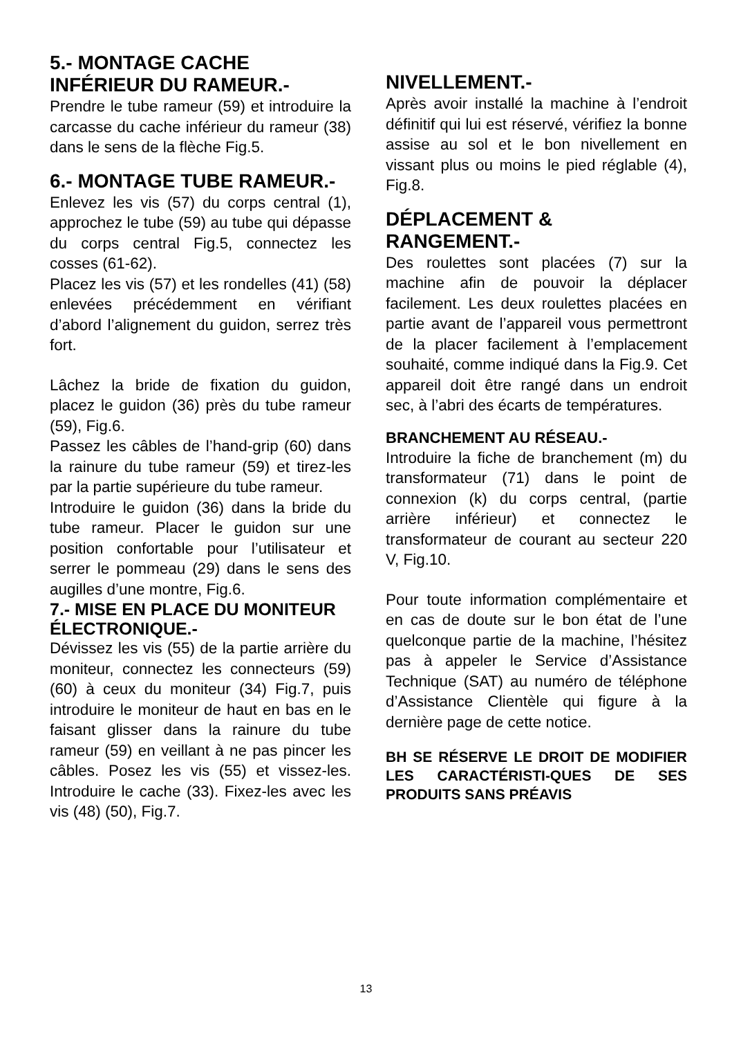5.- MONTAGE CACHE INFÉRIEUR DU RAMEUR.-
Prendre le tube rameur (59) et introduire la carcasse du cache inférieur du rameur (38) dans le sens de la flèche Fig.5.
6.- MONTAGE TUBE RAMEUR.-
Enlevez les vis (57) du corps central (1), approchez le tube (59) au tube qui dépasse du corps central Fig.5, connectez les cosses (61-62).
Placez les vis (57) et les rondelles (41) (58) enlevées précédemment en vérifiant d’abord l’alignement du guidon, serrez très fort.
Lâchez la bride de fixation du guidon, placez le guidon (36) près du tube rameur (59), Fig.6.
Passez les câbles de l’hand-grip (60) dans la rainure du tube rameur (59) et tirez-les par la partie supérieure du tube rameur.
Introduire le guidon (36) dans la bride du tube rameur. Placer le guidon sur une position confortable pour l’utilisateur et serrer le pommeau (29) dans le sens des augilles d’une montre, Fig.6.
7.- MISE EN PLACE DU MONITEUR ÉLECTRONIQUE.-
Dévissez les vis (55) de la partie arrière du moniteur, connectez les connecteurs (59) (60) à ceux du moniteur (34) Fig.7, puis introduire le moniteur de haut en bas en le faisant glisser dans la rainure du tube rameur (59) en veillant à ne pas pincer les câbles. Posez les vis (55) et vissez-les. Introduire le cache (33). Fixez-les avec les vis (48) (50), Fig.7.
NIVELLEMENT.-
Après avoir installé la machine à l’endroit définitif qui lui est réservé, vérifiez la bonne assise au sol et le bon nivellement en vissant plus ou moins le pied réglable (4), Fig.8.
DÉPLACEMENT & RANGEMENT.-
Des roulettes sont placées (7) sur la machine afin de pouvoir la déplacer facilement. Les deux roulettes placées en partie avant de l’appareil vous permettront de la placer facilement à l’emplacement souhaité, comme indiqué dans la Fig.9. Cet appareil doit être rangé dans un endroit sec, à l’abri des écarts de températures.
BRANCHEMENT AU RÉSEAU.-
Introduire la fiche de branchement (m) du transformateur (71) dans le point de connexion (k) du corps central, (partie arrière inférieur) et connectez le transformateur de courant au secteur 220 V, Fig.10.
Pour toute information complémentaire et en cas de doute sur le bon état de l’une quelconque partie de la machine, l’hésitez pas à appeler le Service d’Assistance Technique (SAT) au numéro de téléphone d’Assistance Clientèle qui figure à la dernière page de cette notice.
BH SE RÉSERVE LE DROIT DE MODIFIER LES CARACTÉRISTI-QUES DE SES PRODUITS SANS PRÉAVIS
13